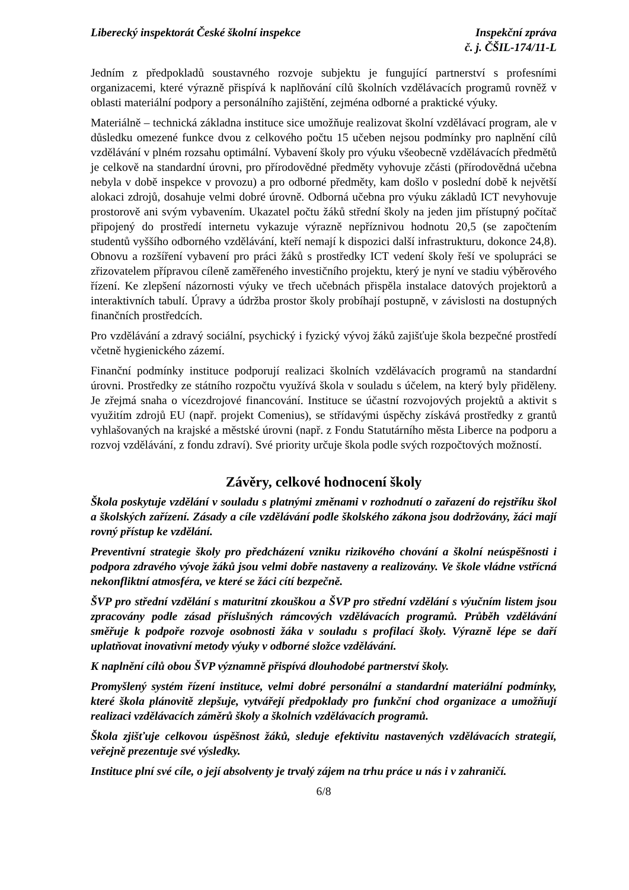Liberecký inspektorát České školní inspekce
Inspekční zpráva
č. j. ČŠIL-174/11-L
Jedním z předpokladů soustavného rozvoje subjektu je fungující partnerství s profesními organizacemi, které výrazně přispívá k naplňování cílů školních vzdělávacích programů rovněž v oblasti materiální podpory a personálního zajištění, zejména odborné a praktické výuky.
Materiálně – technická základna instituce sice umožňuje realizovat školní vzdělávací program, ale v důsledku omezené funkce dvou z celkového počtu 15 učeben nejsou podmínky pro naplnění cílů vzdělávání v plném rozsahu optimální. Vybavení školy pro výuku všeobecně vzdělávacích předmětů je celkově na standardní úrovni, pro přírodovědné předměty vyhovuje zčásti (přírodovědná učebna nebyla v době inspekce v provozu) a pro odborné předměty, kam došlo v poslední době k největší alokaci zdrojů, dosahuje velmi dobré úrovně. Odborná učebna pro výuku základů ICT nevyhovuje prostorově ani svým vybavením. Ukazatel počtu žáků střední školy na jeden jim přístupný počítač připojený do prostředí internetu vykazuje výrazně nepříznivou hodnotu 20,5 (se započtením studentů vyššího odborného vzdělávání, kteří nemají k dispozici další infrastrukturu, dokonce 24,8). Obnovu a rozšíření vybavení pro práci žáků s prostředky ICT vedení školy řeší ve spolupráci se zřizovatelem přípravou cíleně zaměřeného investičního projektu, který je nyní ve stadiu výběrového řízení. Ke zlepšení názornosti výuky ve třech učebnách přispěla instalace datových projektorů a interaktivních tabulí. Úpravy a údržba prostor školy probíhají postupně, v závislosti na dostupných finančních prostředcích.
Pro vzdělávání a zdravý sociální, psychický i fyzický vývoj žáků zajišťuje škola bezpečné prostředí včetně hygienického zázemí.
Finanční podmínky instituce podporují realizaci školních vzdělávacích programů na standardní úrovni. Prostředky ze státního rozpočtu využívá škola v souladu s účelem, na který byly přiděleny. Je zřejmá snaha o vícezdrojové financování. Instituce se účastní rozvojových projektů a aktivit s využitím zdrojů EU (např. projekt Comenius), se střídavými úspěchy získává prostředky z grantů vyhlašovaných na krajské a městské úrovni (např. z Fondu Statutárního města Liberce na podporu a rozvoj vzdělávání, z fondu zdraví). Své priority určuje škola podle svých rozpočtových možností.
Závěry, celkové hodnocení školy
Škola poskytuje vzdělání v souladu s platnými změnami v rozhodnutí o zařazení do rejstříku škol a školských zařízení. Zásady a cíle vzdělávání podle školského zákona jsou dodržovány, žáci mají rovný přístup ke vzdělání.
Preventivní strategie školy pro předcházení vzniku rizikového chování a školní neúspěšnosti i podpora zdravého vývoje žáků jsou velmi dobře nastaveny a realizovány. Ve škole vládne vstřícná nekonfliktní atmosféra, ve které se žáci cítí bezpečně.
ŠVP pro střední vzdělání s maturitní zkouškou a ŠVP pro střední vzdělání s výučním listem jsou zpracovány podle zásad příslušných rámcových vzdělávacích programů. Průběh vzdělávání směřuje k podpoře rozvoje osobnosti žáka v souladu s profilací školy. Výrazně lépe se daří uplatňovat inovativní metody výuky v odborné složce vzdělávání.
K naplnění cílů obou ŠVP významně přispívá dlouhodobé partnerství školy.
Promyšlený systém řízení instituce, velmi dobré personální a standardní materiální podmínky, které škola plánovitě zlepšuje, vytvářejí předpoklady pro funkční chod organizace a umožňují realizaci vzdělávacích záměrů školy a školních vzdělávacích programů.
Škola zjišťuje celkovou úspěšnost žáků, sleduje efektivitu nastavených vzdělávacích strategií, veřejně prezentuje své výsledky.
Instituce plní své cíle, o její absolventy je trvalý zájem na trhu práce u nás i v zahraničí.
6/8